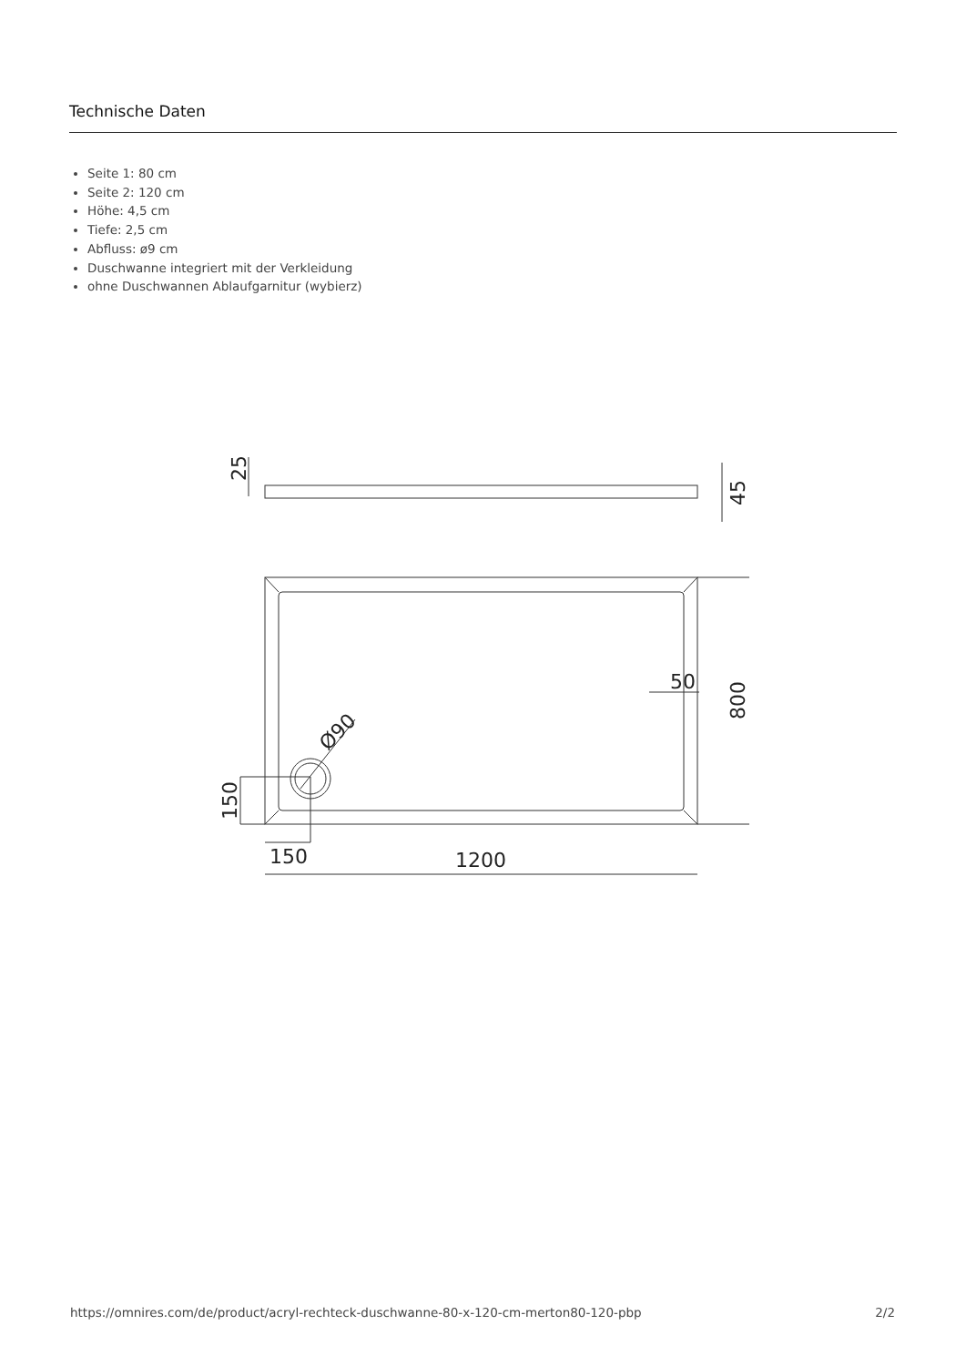Technische Daten
Seite 1: 80 cm
Seite 2: 120 cm
Höhe: 4,5 cm
Tiefe: 2,5 cm
Abfluss: ø9 cm
Duschwanne integriert mit der Verkleidung
ohne Duschwannen Ablaufgarnitur (wybierz)
50
150
1200
25
45
800
150
Ø90
https://omnires.com/de/product/acryl-rechteck-duschwanne-80-x-120-cm-merton80-120-pbp 2/2